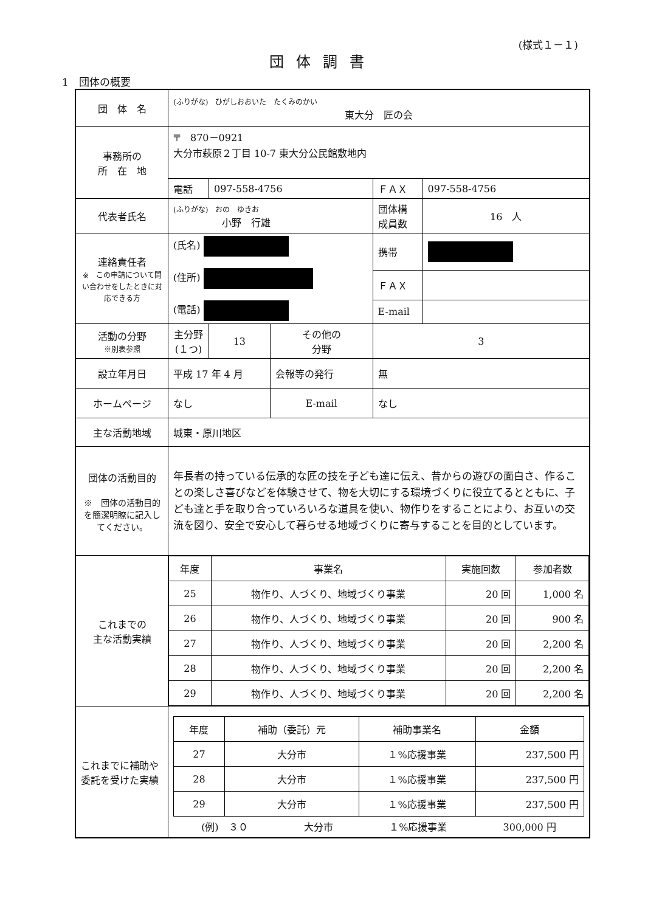(様式１－１)
団体調書
1　団体の概要
| 団 体 名 | (ふりがな) ひがしおおいた たくみのかい 東大分 匠の会 | | | | |
| 事務所の 所 在 地 | 〒 870－0921 大分市萩原２丁目 10-7 東大分公民館敷地内 | | | | |
| | 電話 | 097-558-4756 | | ＦＡＸ | 097-558-4756 |
| 代表者氏名 | (ふりがな) おの ゆきお 小野 行雄 | | | 団体構 成員数 | 16 人 |
| 連絡責任者 ※ この申請について問い合わせをしたときに対応できる方 | (氏名) (住所) (電話) | | | 携帯 | |
| | | | | ＦＡＸ | |
| | | | | E-mail | |
| 活動の分野 ※別表参照 | 主分野 (１つ) | 13 | その他の 分野 | 3 | |
| 設立年月日 | 平成 17 年 4 月 | | 会報等の発行 | 無 | |
| ホームページ | なし | | E-mail | なし | |
| 主な活動地域 | 城東・原川地区 | | | | |
| 団体の活動目的 ※ 団体の活動目的を簡潔明瞭に記入してください。 | 年長者の持っている伝承的な匠の技を子ども達に伝え、昔からの遊びの面白さ、作ることの楽しさ喜びなどを体験させて、物を大切にする環境づくりに役立てるとともに、子ども達と手を取り合っていろいろな道具を使い、物作りをすることにより、お互いの交流を図り、安全で安心して暮らせる地域づくりに寄与することを目的としています。 | | | | |
| これまでの 主な活動実績 | / 年度 / 事業名 / 実施回数 / 参加者数 / / --- / --- / --- / --- / / 25 / 物作り、人づくり、地域づくり事業 / 20 回 / 1,000 名 / / 26 / 物作り、人づくり、地域づくり事業 / 20 回 / 900 名 / / 27 / 物作り、人づくり、地域づくり事業 / 20 回 / 2,200 名 / / 28 / 物作り、人づくり、地域づくり事業 / 20 回 / 2,200 名 / / 29 / 物作り、人づくり、地域づくり事業 / 20 回 / 2,200 名 / | | | | |
| これまでに補助や委託を受けた実績 | / 年度 / 補助（委託）元 / 補助事業名 / 金額 / / --- / --- / --- / --- / / 27 / 大分市 / １%応援事業 / 237,500 円 / / 28 / 大分市 / １%応援事業 / 237,500 円 / / 29 / 大分市 / １%応援事業 / 237,500 円 / (例) ３０ 大分市 １%応援事業 300,000 円 | | | | |